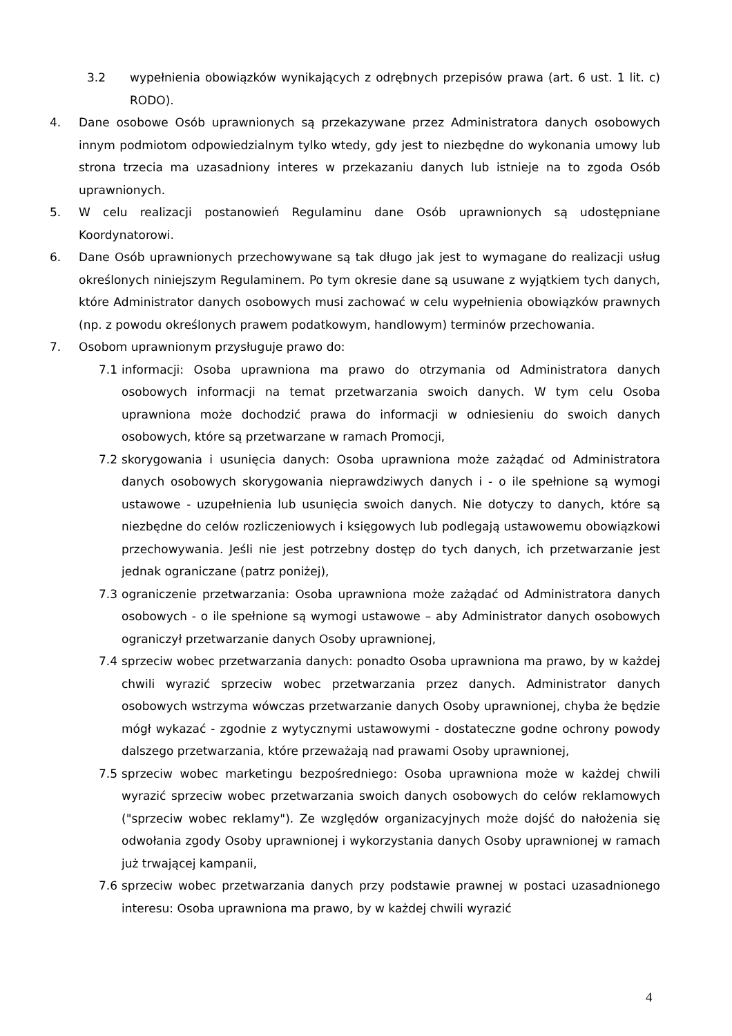3.2 wypełnienia obowiązków wynikających z odrębnych przepisów prawa (art. 6 ust. 1 lit. c) RODO).
4. Dane osobowe Osób uprawnionych są przekazywane przez Administratora danych osobowych innym podmiotom odpowiedzialnym tylko wtedy, gdy jest to niezbędne do wykonania umowy lub strona trzecia ma uzasadniony interes w przekazaniu danych lub istnieje na to zgoda Osób uprawnionych.
5. W celu realizacji postanowień Regulaminu dane Osób uprawnionych są udostępniane Koordynatorowi.
6. Dane Osób uprawnionych przechowywane są tak długo jak jest to wymagane do realizacji usług określonych niniejszym Regulaminem. Po tym okresie dane są usuwane z wyjątkiem tych danych, które Administrator danych osobowych musi zachować w celu wypełnienia obowiązków prawnych (np. z powodu określonych prawem podatkowym, handlowym) terminów przechowania.
7. Osobom uprawnionym przysługuje prawo do:
7.1 informacji: Osoba uprawniona ma prawo do otrzymania od Administratora danych osobowych informacji na temat przetwarzania swoich danych. W tym celu Osoba uprawniona może dochodzić prawa do informacji w odniesieniu do swoich danych osobowych, które są przetwarzane w ramach Promocji,
7.2 skorygowania i usunięcia danych: Osoba uprawniona może zażądać od Administratora danych osobowych skorygowania nieprawdziwych danych i - o ile spełnione są wymogi ustawowe - uzupełnienia lub usunięcia swoich danych. Nie dotyczy to danych, które są niezbędne do celów rozliczeniowych i księgowych lub podlegają ustawowemu obowiązkowi przechowywania. Jeśli nie jest potrzebny dostęp do tych danych, ich przetwarzanie jest jednak ograniczane (patrz poniżej),
7.3 ograniczenie przetwarzania: Osoba uprawniona może zażądać od Administratora danych osobowych - o ile spełnione są wymogi ustawowe – aby Administrator danych osobowych ograniczył przetwarzanie danych Osoby uprawnionej,
7.4 sprzeciw wobec przetwarzania danych: ponadto Osoba uprawniona ma prawo, by w każdej chwili wyrazić sprzeciw wobec przetwarzania przez danych. Administrator danych osobowych wstrzyma wówczas przetwarzanie danych Osoby uprawnionej, chyba że będzie mógł wykazać - zgodnie z wytycznymi ustawowymi - dostateczne godne ochrony powody dalszego przetwarzania, które przeważają nad prawami Osoby uprawnionej,
7.5 sprzeciw wobec marketingu bezpośredniego: Osoba uprawniona może w każdej chwili wyrazić sprzeciw wobec przetwarzania swoich danych osobowych do celów reklamowych ("sprzeciw wobec reklamy"). Ze względów organizacyjnych może dojść do nałożenia się odwołania zgody Osoby uprawnionej i wykorzystania danych Osoby uprawnionej w ramach już trwającej kampanii,
7.6 sprzeciw wobec przetwarzania danych przy podstawie prawnej w postaci uzasadnionego interesu: Osoba uprawniona ma prawo, by w każdej chwili wyrazić
4